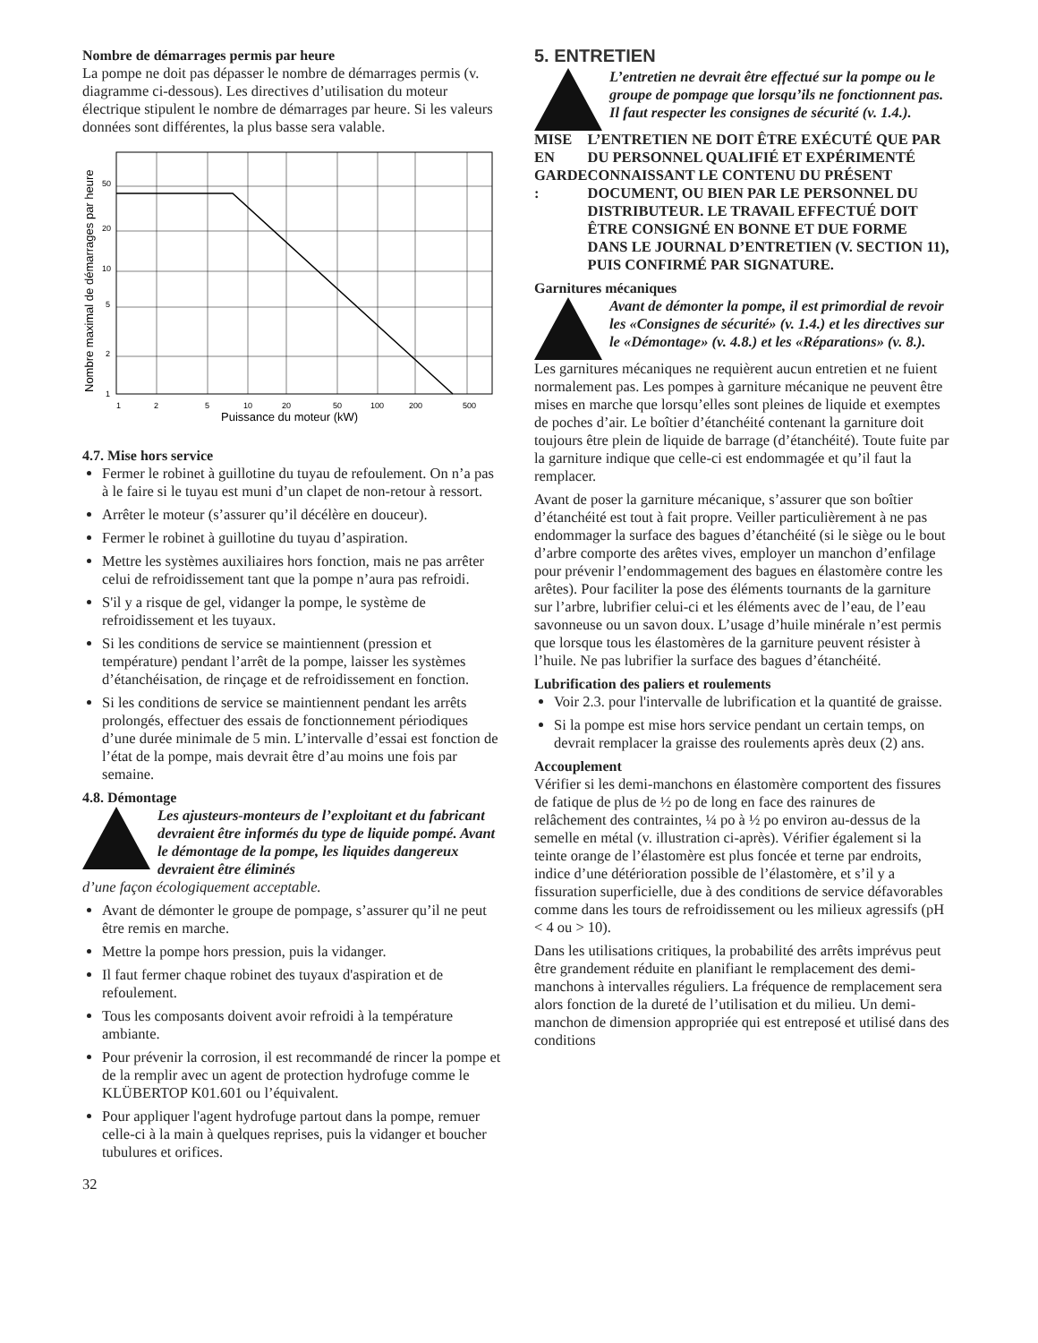Nombre de démarrages permis par heure
La pompe ne doit pas dépasser le nombre de démarrages permis (v. diagramme ci-dessous). Les directives d’utilisation du moteur électrique stipulent le nombre de démarrages par heure. Si les valeurs données sont différentes, la plus basse sera valable.
Nombre maximal de démarrages par heure
50
20
10
5
2
1
1
2
5
10
20
50
100
200
500
Puissance du moteur (kW)
4.7. Mise hors service
Fermer le robinet à guillotine du tuyau de refoulement. On n’a pas à le faire si le tuyau est muni d’un clapet de non-retour à ressort.
Arrêter le moteur (s’assurer qu’il décélère en douceur).
Fermer le robinet à guillotine du tuyau d’aspiration.
Mettre les systèmes auxiliaires hors fonction, mais ne pas arrêter celui de refroidissement tant que la pompe n’aura pas refroidi.
S'il y a risque de gel, vidanger la pompe, le système de refroidissement et les tuyaux.
Si les conditions de service se maintiennent (pression et température) pendant l’arrêt de la pompe, laisser les systèmes d’étanchéisation, de rinçage et de refroidissement en fonction.
Si les conditions de service se maintiennent pendant les arrêts prolongés, effectuer des essais de fonctionnement périodiques d’une durée minimale de 5 min. L’intervalle d’essai est fonction de l’état de la pompe, mais devrait être d’au moins une fois par semaine.
4.8. Démontage
Les ajusteurs-monteurs de l’exploitant et du fabricant devraient être informés du type de liquide pompé. Avant le démontage de la pompe, les liquides dangereux devraient être éliminés
d’une façon écologiquement acceptable.
Avant de démonter le groupe de pompage, s’assurer qu’il ne peut être remis en marche.
Mettre la pompe hors pression, puis la vidanger.
Il faut fermer chaque robinet des tuyaux d'aspiration et de refoulement.
Tous les composants doivent avoir refroidi à la température ambiante.
Pour prévenir la corrosion, il est recommandé de rincer la pompe et de la remplir avec un agent de protection hydrofuge comme le KLÜBERTOP K01.601 ou l’équivalent.
Pour appliquer l'agent hydrofuge partout dans la pompe, remuer celle-ci à la main à quelques reprises, puis la vidanger et boucher tubulures et orifices.
5. ENTRETIEN
L’entretien ne devrait être effectué sur la pompe ou le groupe de pompage que lorsqu’ils ne fonctionnent pas. Il faut respecter les consignes de sécurité (v. 1.4.).
MISE EN GARDE : L’ENTRETIEN NE DOIT ÊTRE EXÉCUTÉ QUE PAR DU PERSONNEL QUALIFIÉ ET EXPÉRIMENTÉ CONNAISSANT LE CONTENU DU PRÉSENT DOCUMENT, OU BIEN PAR LE PERSONNEL DU DISTRIBUTEUR. LE TRAVAIL EFFECTUÉ DOIT ÊTRE CONSIGNÉ EN BONNE ET DUE FORME DANS LE JOURNAL D’ENTRETIEN (V. SECTION 11), PUIS CONFIRMÉ PAR SIGNATURE.
Garnitures mécaniques
Avant de démonter la pompe, il est primordial de revoir les «Consignes de sécurité» (v. 1.4.) et les directives sur le «Démontage» (v. 4.8.) et les «Réparations» (v. 8.).
Les garnitures mécaniques ne requièrent aucun entretien et ne fuient normalement pas. Les pompes à garniture mécanique ne peuvent être mises en marche que lorsqu’elles sont pleines de liquide et exemptes de poches d’air. Le boîtier d’étanchéité contenant la garniture doit toujours être plein de liquide de barrage (d’étanchéité). Toute fuite par la garniture indique que celle-ci est endommagée et qu’il faut la remplacer.
Avant de poser la garniture mécanique, s’assurer que son boîtier d’étanchéité est tout à fait propre. Veiller particulièrement à ne pas endommager la surface des bagues d’étanchéité (si le siège ou le bout d’arbre comporte des arêtes vives, employer un manchon d’enfilage pour prévenir l’endommagement des bagues en élastomère contre les arêtes). Pour faciliter la pose des éléments tournants de la garniture sur l’arbre, lubrifier celui-ci et les éléments avec de l’eau, de l’eau savonneuse ou un savon doux. L’usage d’huile minérale n’est permis que lorsque tous les élastomères de la garniture peuvent résister à l’huile. Ne pas lubrifier la surface des bagues d’étanchéité.
Lubrification des paliers et roulements
Voir 2.3. pour l'intervalle de lubrification et la quantité de graisse.
Si la pompe est mise hors service pendant un certain temps, on devrait remplacer la graisse des roulements après deux (2) ans.
Accouplement
Vérifier si les demi-manchons en élastomère comportent des fissures de fatique de plus de ½ po de long en face des rainures de relâchement des contraintes, ¼ po à ½ po environ au-dessus de la semelle en métal (v. illustration ci-après). Vérifier également si la teinte orange de l’élastomère est plus foncée et terne par endroits, indice d’une détérioration possible de l’élastomère, et s’il y a fissuration superficielle, due à des conditions de service défavorables comme dans les tours de refroidissement ou les milieux agressifs (pH < 4 ou > 10).
Dans les utilisations critiques, la probabilité des arrêts imprévus peut être grandement réduite en planifiant le remplacement des demi-manchons à intervalles réguliers. La fréquence de remplacement sera alors fonction de la dureté de l’utilisation et du milieu. Un demi-manchon de dimension appropriée qui est entreposé et utilisé dans des conditions
32